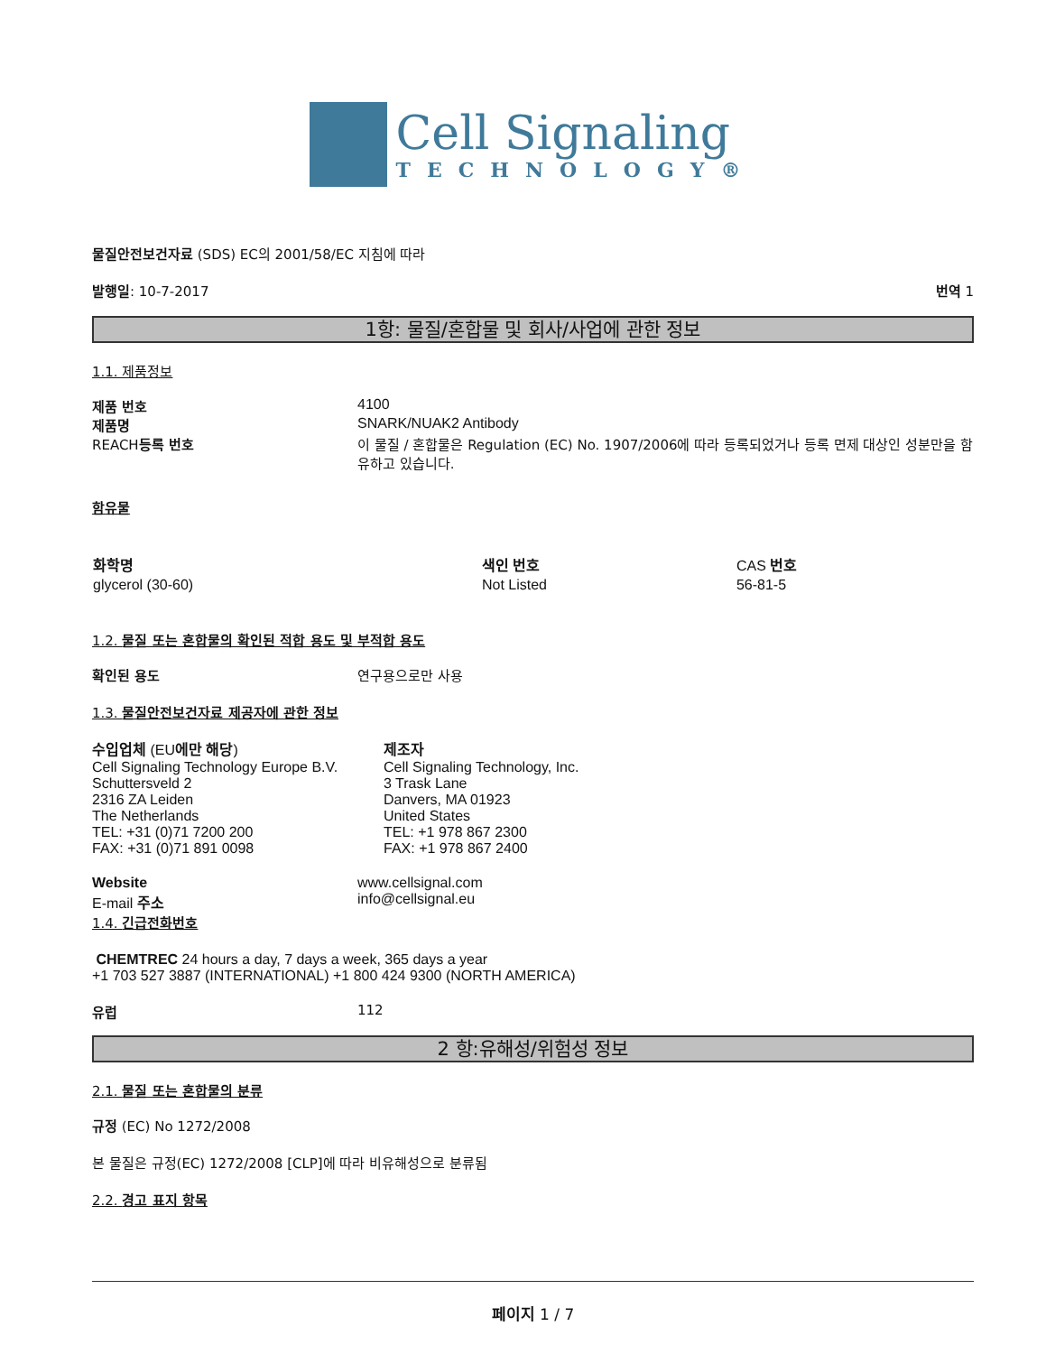Cell Signaling
TECHNOLOGY®
물질안전보건자료 (SDS) EC의 2001/58/EC 지침에 따라
발행일: 10-7-2017 번역 1
1항: 물질/혼합물 및 회사/사업에 관한 정보
1.1. 제품정보
제품 번호 4100
제품명 SNARK/NUAK2 Antibody
REACH등록 번호 이 물질 / 혼합물은 Regulation (EC) No. 1907/2006에 따라 등록되었거나 등록 면제 대상인 성분만을 함유하고 있습니다.
함유물
| 화학명 | 색인 번호 | CAS 번호 |
| --- | --- | --- |
| glycerol (30-60) | Not Listed | 56-81-5 |
1.2. 물질 또는 혼합물의 확인된 적합 용도 및 부적합 용도
확인된 용도 연구용으로만 사용
1.3. 물질안전보건자료 제공자에 관한 정보
수입업체 (EU에만 해당)
Cell Signaling Technology Europe B.V.
Schuttersveld 2
2316 ZA Leiden
The Netherlands
TEL: +31 (0)71 7200 200
FAX: +31 (0)71 891 0098
제조자
Cell Signaling Technology, Inc.
3 Trask Lane
Danvers, MA 01923
United States
TEL: +1 978 867 2300
FAX: +1 978 867 2400
Website
E-mail 주소
www.cellsignal.com
info@cellsignal.eu
1.4. 긴급전화번호
CHEMTREC 24 hours a day, 7 days a week, 365 days a year
+1 703 527 3887 (INTERNATIONAL) +1 800 424 9300 (NORTH AMERICA)
유럽 112
2 항:유해성/위험성 정보
2.1. 물질 또는 혼합물의 분류
규정 (EC) No 1272/2008
본 물질은 규정(EC) 1272/2008 [CLP]에 따라 비유해성으로 분류됨
2.2. 경고 표지 항목
페이지 1 / 7